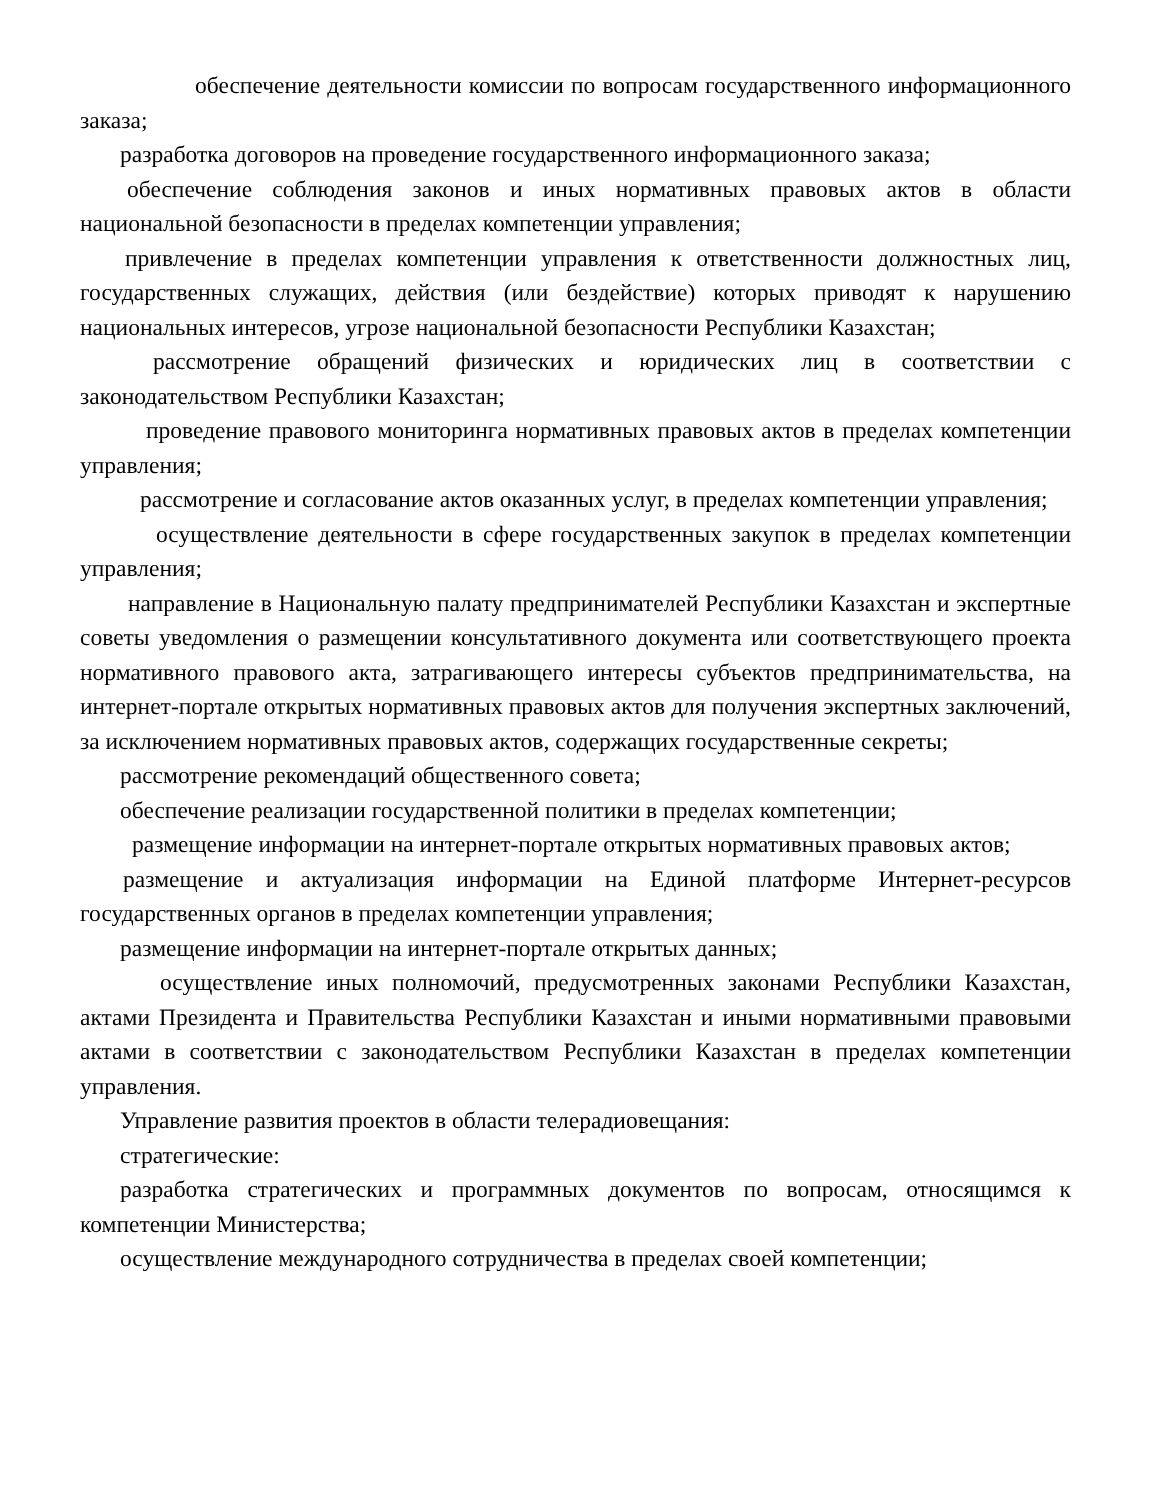обеспечение деятельности комиссии по вопросам государственного информационного заказа;
разработка договоров на проведение государственного информационного заказа;
обеспечение соблюдения законов и иных нормативных правовых актов в области национальной безопасности в пределах компетенции управления;
привлечение в пределах компетенции управления к ответственности должностных лиц, государственных служащих, действия (или бездействие) которых приводят к нарушению национальных интересов, угрозе национальной безопасности Республики Казахстан;
рассмотрение обращений физических и юридических лиц в соответствии с законодательством Республики Казахстан;
проведение правового мониторинга нормативных правовых актов в пределах компетенции управления;
рассмотрение и согласование актов оказанных услуг, в пределах компетенции управления;
осуществление деятельности в сфере государственных закупок в пределах компетенции управления;
направление в Национальную палату предпринимателей Республики Казахстан и экспертные советы уведомления о размещении консультативного документа или соответствующего проекта нормативного правового акта, затрагивающего интересы субъектов предпринимательства, на интернет-портале открытых нормативных правовых актов для получения экспертных заключений, за исключением нормативных правовых актов, содержащих государственные секреты;
рассмотрение рекомендаций общественного совета;
обеспечение реализации государственной политики в пределах компетенции;
размещение информации на интернет-портале открытых нормативных правовых актов;
размещение и актуализация информации на Единой платформе Интернет-ресурсов государственных органов в пределах компетенции управления;
размещение информации на интернет-портале открытых данных;
осуществление иных полномочий, предусмотренных законами Республики Казахстан, актами Президента и Правительства Республики Казахстан и иными нормативными правовыми актами в соответствии с законодательством Республики Казахстан в пределах компетенции управления.
Управление развития проектов в области телерадиовещания:
стратегические:
разработка стратегических и программных документов по вопросам, относящимся к компетенции Министерства;
осуществление международного сотрудничества в пределах своей компетенции;